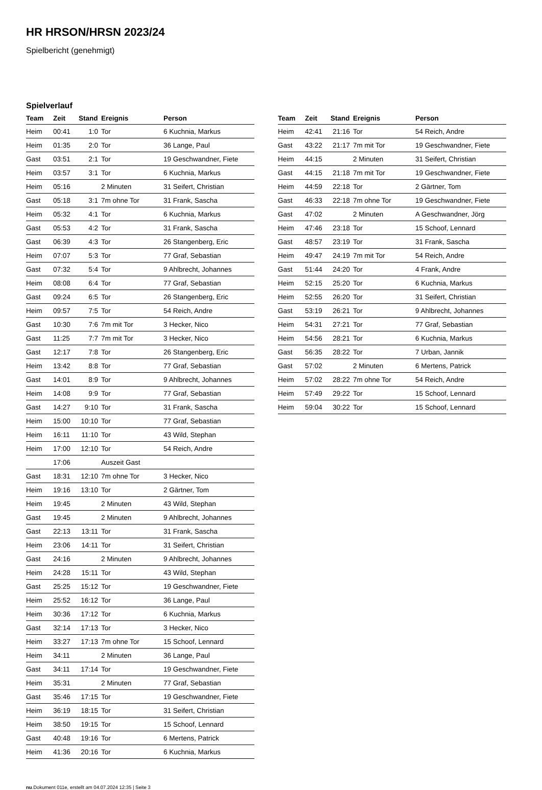HR HRSON/HRSN 2023/24
Spielbericht (genehmigt)
Spielverlauf
| Team | Zeit | Stand | Ereignis | Person |
| --- | --- | --- | --- | --- |
| Heim | 00:41 | 1:0 | Tor | 6 Kuchnia, Markus |
| Heim | 01:35 | 2:0 | Tor | 36 Lange, Paul |
| Gast | 03:51 | 2:1 | Tor | 19 Geschwandner, Fiete |
| Heim | 03:57 | 3:1 | Tor | 6 Kuchnia, Markus |
| Heim | 05:16 | | 2 Minuten | 31 Seifert, Christian |
| Gast | 05:18 | 3:1 | 7m ohne Tor | 31 Frank, Sascha |
| Heim | 05:32 | 4:1 | Tor | 6 Kuchnia, Markus |
| Gast | 05:53 | 4:2 | Tor | 31 Frank, Sascha |
| Gast | 06:39 | 4:3 | Tor | 26 Stangenberg, Eric |
| Heim | 07:07 | 5:3 | Tor | 77 Graf, Sebastian |
| Gast | 07:32 | 5:4 | Tor | 9 Ahlbrecht, Johannes |
| Heim | 08:08 | 6:4 | Tor | 77 Graf, Sebastian |
| Gast | 09:24 | 6:5 | Tor | 26 Stangenberg, Eric |
| Heim | 09:57 | 7:5 | Tor | 54 Reich, Andre |
| Gast | 10:30 | 7:6 | 7m mit Tor | 3 Hecker, Nico |
| Gast | 11:25 | 7:7 | 7m mit Tor | 3 Hecker, Nico |
| Gast | 12:17 | 7:8 | Tor | 26 Stangenberg, Eric |
| Heim | 13:42 | 8:8 | Tor | 77 Graf, Sebastian |
| Gast | 14:01 | 8:9 | Tor | 9 Ahlbrecht, Johannes |
| Heim | 14:08 | 9:9 | Tor | 77 Graf, Sebastian |
| Gast | 14:27 | 9:10 | Tor | 31 Frank, Sascha |
| Heim | 15:00 | 10:10 | Tor | 77 Graf, Sebastian |
| Heim | 16:11 | 11:10 | Tor | 43 Wild, Stephan |
| Heim | 17:00 | 12:10 | Tor | 54 Reich, Andre |
| | 17:06 | | Auszeit Gast | |
| Gast | 18:31 | 12:10 | 7m ohne Tor | 3 Hecker, Nico |
| Heim | 19:16 | 13:10 | Tor | 2 Gärtner, Tom |
| Heim | 19:45 | | 2 Minuten | 43 Wild, Stephan |
| Gast | 19:45 | | 2 Minuten | 9 Ahlbrecht, Johannes |
| Gast | 22:13 | 13:11 | Tor | 31 Frank, Sascha |
| Heim | 23:06 | 14:11 | Tor | 31 Seifert, Christian |
| Gast | 24:16 | | 2 Minuten | 9 Ahlbrecht, Johannes |
| Heim | 24:28 | 15:11 | Tor | 43 Wild, Stephan |
| Gast | 25:25 | 15:12 | Tor | 19 Geschwandner, Fiete |
| Heim | 25:52 | 16:12 | Tor | 36 Lange, Paul |
| Heim | 30:36 | 17:12 | Tor | 6 Kuchnia, Markus |
| Gast | 32:14 | 17:13 | Tor | 3 Hecker, Nico |
| Heim | 33:27 | 17:13 | 7m ohne Tor | 15 Schoof, Lennard |
| Heim | 34:11 | | 2 Minuten | 36 Lange, Paul |
| Gast | 34:11 | 17:14 | Tor | 19 Geschwandner, Fiete |
| Heim | 35:31 | | 2 Minuten | 77 Graf, Sebastian |
| Gast | 35:46 | 17:15 | Tor | 19 Geschwandner, Fiete |
| Heim | 36:19 | 18:15 | Tor | 31 Seifert, Christian |
| Heim | 38:50 | 19:15 | Tor | 15 Schoof, Lennard |
| Gast | 40:48 | 19:16 | Tor | 6 Mertens, Patrick |
| Heim | 41:36 | 20:16 | Tor | 6 Kuchnia, Markus |
| Team | Zeit | Stand | Ereignis | Person |
| --- | --- | --- | --- | --- |
| Heim | 42:41 | 21:16 | Tor | 54 Reich, Andre |
| Gast | 43:22 | 21:17 | 7m mit Tor | 19 Geschwandner, Fiete |
| Heim | 44:15 | | 2 Minuten | 31 Seifert, Christian |
| Gast | 44:15 | 21:18 | 7m mit Tor | 19 Geschwandner, Fiete |
| Heim | 44:59 | 22:18 | Tor | 2 Gärtner, Tom |
| Gast | 46:33 | 22:18 | 7m ohne Tor | 19 Geschwandner, Fiete |
| Gast | 47:02 | | 2 Minuten | A Geschwandner, Jörg |
| Heim | 47:46 | 23:18 | Tor | 15 Schoof, Lennard |
| Gast | 48:57 | 23:19 | Tor | 31 Frank, Sascha |
| Heim | 49:47 | 24:19 | 7m mit Tor | 54 Reich, Andre |
| Gast | 51:44 | 24:20 | Tor | 4 Frank, Andre |
| Heim | 52:15 | 25:20 | Tor | 6 Kuchnia, Markus |
| Heim | 52:55 | 26:20 | Tor | 31 Seifert, Christian |
| Gast | 53:19 | 26:21 | Tor | 9 Ahlbrecht, Johannes |
| Heim | 54:31 | 27:21 | Tor | 77 Graf, Sebastian |
| Heim | 54:56 | 28:21 | Tor | 6 Kuchnia, Markus |
| Gast | 56:35 | 28:22 | Tor | 7 Urban, Jannik |
| Gast | 57:02 | | 2 Minuten | 6 Mertens, Patrick |
| Heim | 57:02 | 28:22 | 7m ohne Tor | 54 Reich, Andre |
| Heim | 57:49 | 29:22 | Tor | 15 Schoof, Lennard |
| Heim | 59:04 | 30:22 | Tor | 15 Schoof, Lennard |
nu.Dokument 011e, erstellt am 04.07.2024 12:35 | Seite 3